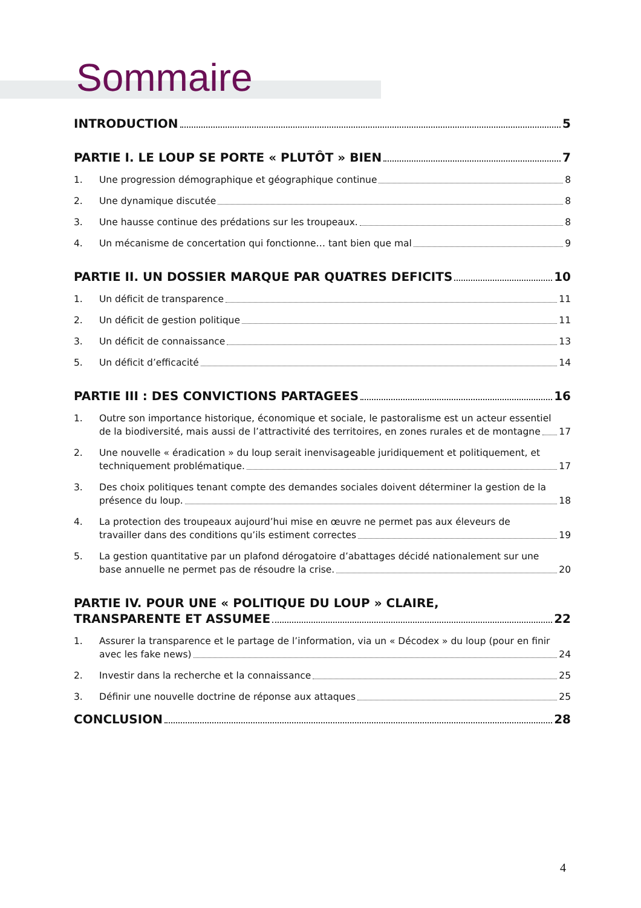Sommaire
INTRODUCTION 5
PARTIE I. LE LOUP SE PORTE « PLUTÔT » BIEN 7
1. Une progression démographique et géographique continue 8
2. Une dynamique discutée 8
3. Une hausse continue des prédations sur les troupeaux. 8
4. Un mécanisme de concertation qui fonctionne… tant bien que mal 9
PARTIE II. UN DOSSIER MARQUE PAR QUATRES DEFICITS 10
1. Un déficit de transparence 11
2. Un déficit de gestion politique 11
3. Un déficit de connaissance 13
5. Un déficit d’efficacité 14
PARTIE III : DES CONVICTIONS PARTAGEES 16
1. Outre son importance historique, économique et sociale, le pastoralisme est un acteur essentiel
de la biodiversité, mais aussi de l’attractivité des territoires, en zones rurales et de montagne 17
2. Une nouvelle « éradication » du loup serait inenvisageable juridiquement et politiquement, et
techniquement problématique. 17
3. Des choix politiques tenant compte des demandes sociales doivent déterminer la gestion de la
présence du loup. 18
4. La protection des troupeaux aujourd’hui mise en œuvre ne permet pas aux éleveurs de
travailler dans des conditions qu’ils estiment correctes 19
5. La gestion quantitative par un plafond dérogatoire d’abattages décidé nationalement sur une
base annuelle ne permet pas de résoudre la crise. 20
PARTIE IV. POUR UNE « POLITIQUE DU LOUP » CLAIRE,
TRANSPARENTE ET ASSUMEE 22
1. Assurer la transparence et le partage de l’information, via un « Décodex » du loup (pour en finir
avec les fake news) 24
2. Investir dans la recherche et la connaissance 25
3. Définir une nouvelle doctrine de réponse aux attaques 25
CONCLUSION 28
4